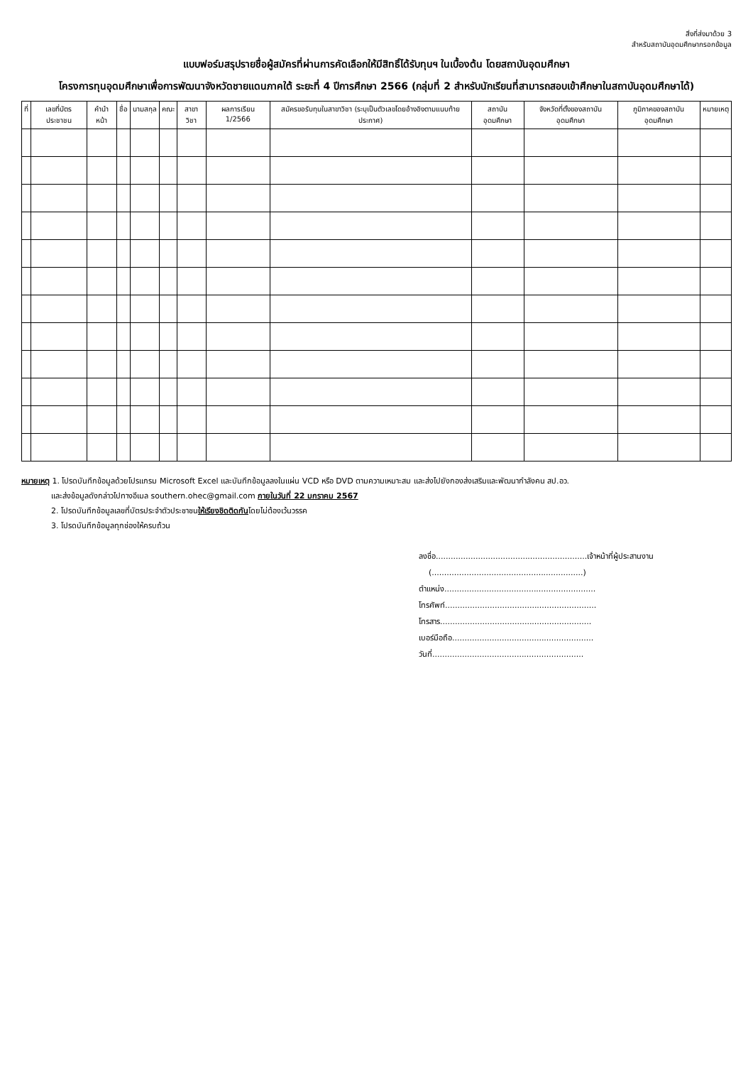สิ่งที่ส่งมาด้วย 3
สำหรับสถาบันอุดมศึกษากรอกข้อมูล
แบบฟอร์มสรุปรายชื่อผู้สมัครที่ผ่านการคัดเลือกให้มีสิทธิ์ได้รับทุนฯ ในเบื้องต้น โดยสถาบันอุดมศึกษา
โครงการทุนอุดมศึกษาเพื่อการพัฒนาจังหวัดชายแดนภาคใต้ ระยะที่ 4 ปีการศึกษา 2566 (กลุ่มที่ 2 สำหรับนักเรียนที่สามารถสอบเข้าศึกษาในสถาบันอุดมศึกษาได้)
| ที่ | เลขที่บัตรประชาชน | คำนำหน้า | ชื่อ | นามสกุล | คณะ | สาขาวิชา | ผลการเรียน 1/2566 | สมัครขอรับทุนในสาขาวิชา (ระบุเป็นตัวเลขโดยอ้างอิงตามแนบท้ายประกาศ) | สถาบันอุดมศึกษา | จังหวัดที่ตั้งของสถาบันอุดมศึกษา | ภูมิภาคของสถาบันอุดมศึกษา | หมายเหตุ |
| --- | --- | --- | --- | --- | --- | --- | --- | --- | --- | --- | --- | --- |
หมายเหตุ 1. โปรดบันทึกข้อมูลด้วยโปรแกรม Microsoft Excel และบันทึกข้อมูลลงในแผ่น VCD หรือ DVD ตามความเหมาะสม และส่งไปยังกองส่งเสริมและพัฒนากำลังคน สป.อว.
และส่งข้อมูลดังกล่าวไปทางอีเมล southern.ohec@gmail.com ภายในวันที่ 22 มกราคม 2567
2. โปรดบันทึกข้อมูลเลขที่บัตรประจำตัวประชาชนให้เรียงชิดติดกันโดยไม่ต้องเว้นวรรค
3. โปรดบันทึกข้อมูลทุกช่องให้ครบถ้วน
ลงชื่อ.............................................................เจ้าหน้าที่ผู้ประสานงาน
(.............................................................)
ตำแหน่ง.............................................................
โทรศัพท์.............................................................
โทรสาร.............................................................
เบอร์มือถือ.........................................................
วันที่.............................................................